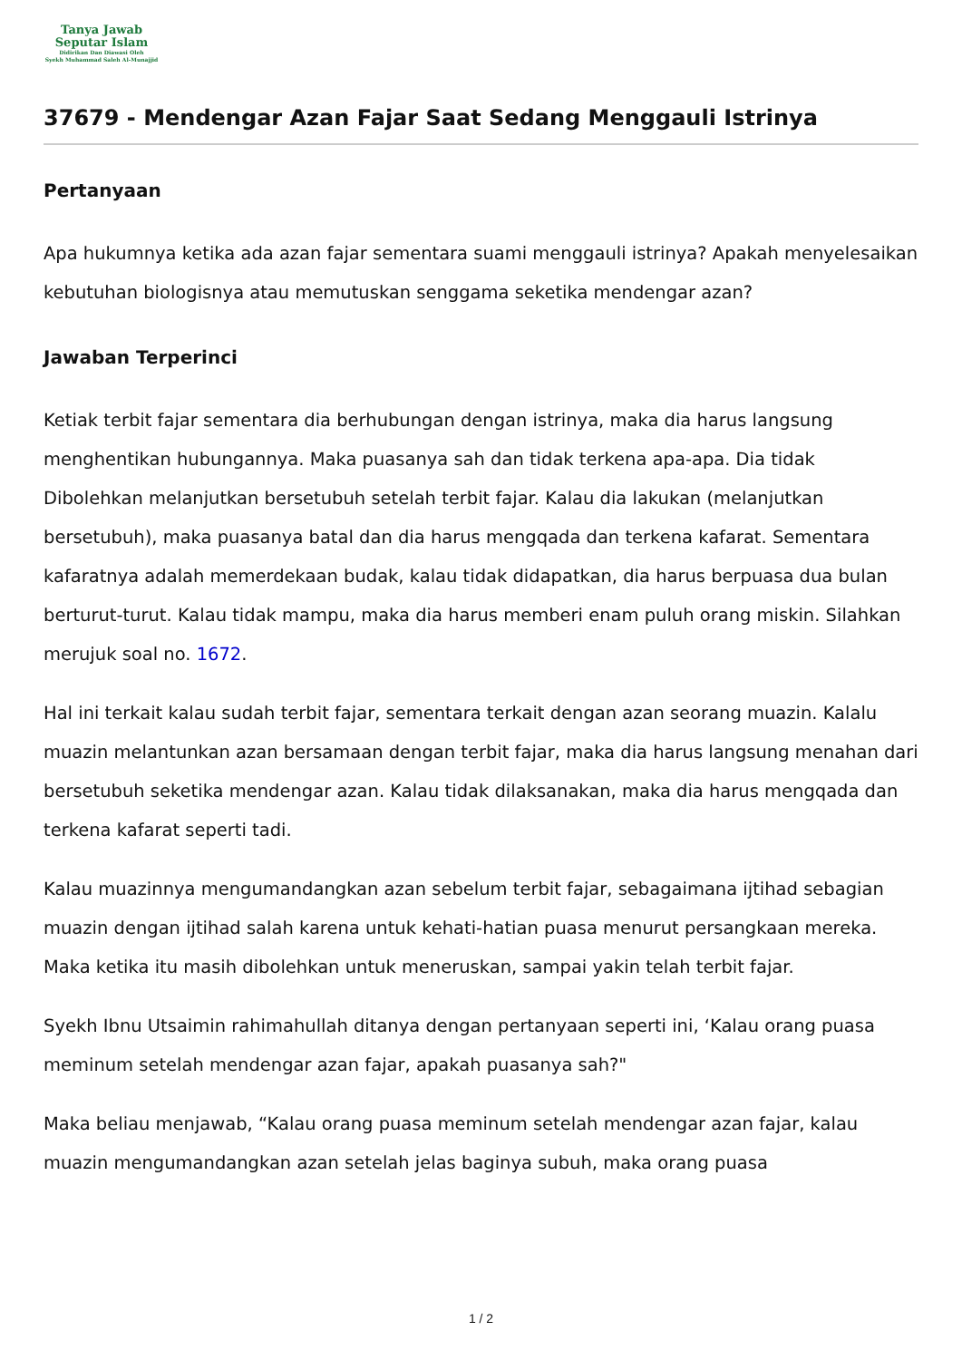Tanya Jawab
Seputar Islam
Didirikan Dan Diawasi Oleh
Syekh Muhammad Saleh Al-Munajjid
37679 - Mendengar Azan Fajar Saat Sedang Menggauli Istrinya
Pertanyaan
Apa hukumnya ketika ada azan fajar sementara suami menggauli istrinya? Apakah menyelesaikan kebutuhan biologisnya atau memutuskan senggama seketika mendengar azan?
Jawaban Terperinci
Ketiak terbit fajar sementara dia berhubungan dengan istrinya, maka dia harus langsung menghentikan hubungannya. Maka puasanya sah dan tidak terkena apa-apa. Dia tidak Dibolehkan melanjutkan bersetubuh setelah terbit fajar. Kalau dia lakukan (melanjutkan bersetubuh), maka puasanya batal dan dia harus mengqada dan terkena kafarat. Sementara kafaratnya adalah memerdekaan budak, kalau tidak didapatkan, dia harus berpuasa dua bulan berturut-turut. Kalau tidak mampu, maka dia harus memberi enam puluh orang miskin. Silahkan merujuk soal no. 1672.
Hal ini terkait kalau sudah terbit fajar, sementara terkait dengan azan seorang muazin. Kalalu muazin melantunkan azan bersamaan dengan terbit fajar, maka dia harus langsung menahan dari bersetubuh seketika mendengar azan. Kalau tidak dilaksanakan, maka dia harus mengqada dan terkena kafarat seperti tadi.
Kalau muazinnya mengumandangkan azan sebelum terbit fajar, sebagaimana ijtihad sebagian muazin dengan ijtihad salah karena untuk kehati-hatian puasa menurut persangkaan mereka. Maka ketika itu masih dibolehkan untuk meneruskan, sampai yakin telah terbit fajar.
Syekh Ibnu Utsaimin rahimahullah ditanya dengan pertanyaan seperti ini, ‘Kalau orang puasa meminum setelah mendengar azan fajar, apakah puasanya sah?"
Maka beliau menjawab, “Kalau orang puasa meminum setelah mendengar azan fajar, kalau muazin mengumandangkan azan setelah jelas baginya subuh, maka orang puasa
1 / 2